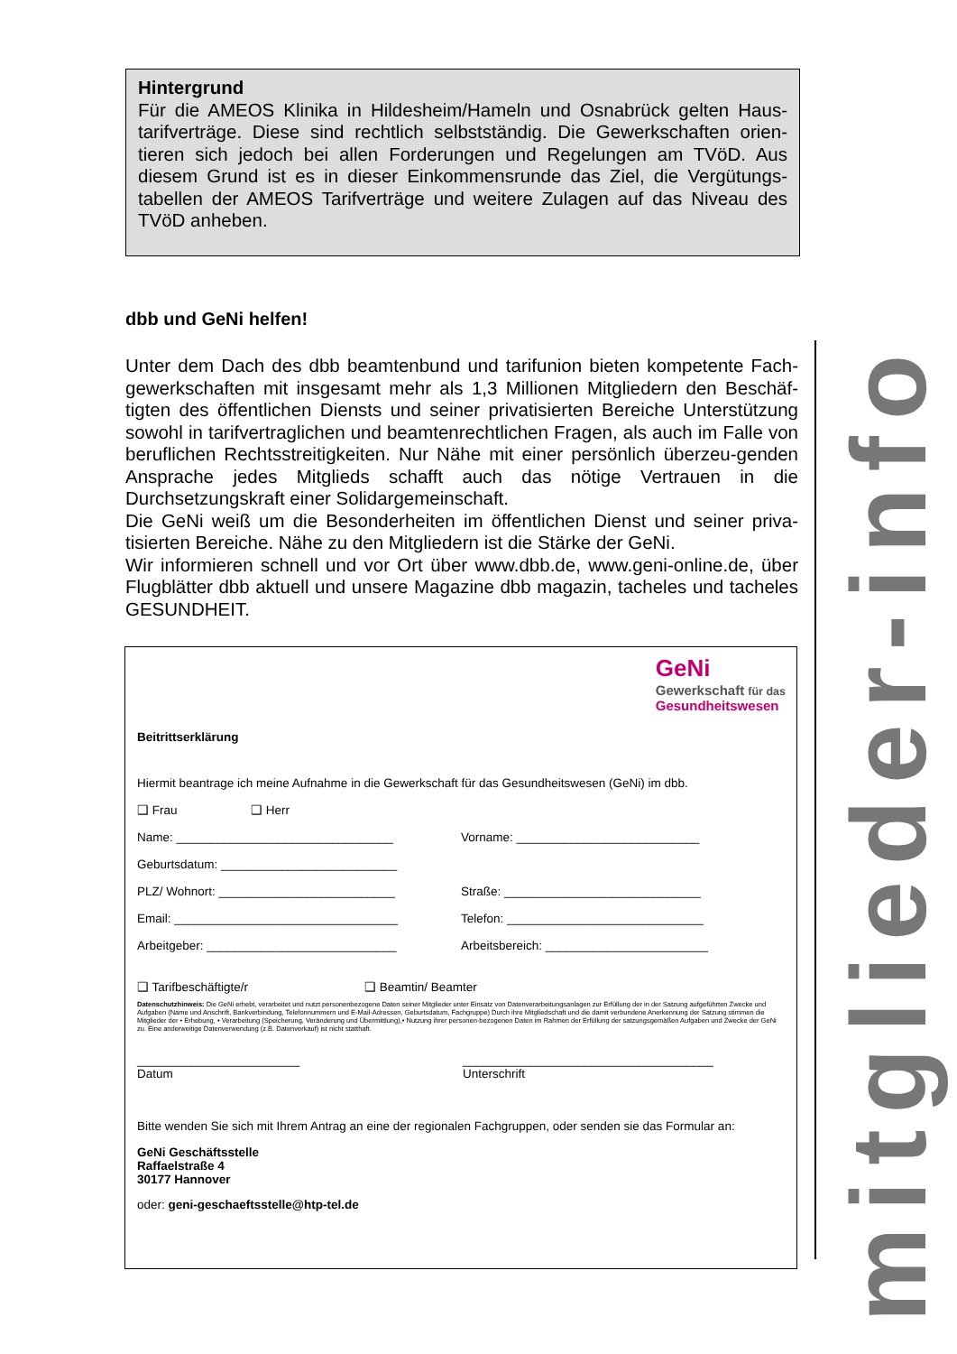Hintergrund
Für die AMEOS Klinika in Hildesheim/Hameln und Osnabrück gelten Haus-tarifverträge. Diese sind rechtlich selbstständig. Die Gewerkschaften orien-tieren sich jedoch bei allen Forderungen und Regelungen am TVöD. Aus diesem Grund ist es in dieser Einkommensrunde das Ziel, die Vergütungs-tabellen der AMEOS Tarifverträge und weitere Zulagen auf das Niveau des TVöD anheben.
dbb und GeNi helfen!
Unter dem Dach des dbb beamtenbund und tarifunion bieten kompetente Fach-gewerkschaften mit insgesamt mehr als 1,3 Millionen Mitgliedern den Beschäf-tigten des öffentlichen Diensts und seiner privatisierten Bereiche Unterstützung sowohl in tarifvertraglichen und beamtenrechtlichen Fragen, als auch im Falle von beruflichen Rechtsstreitigkeiten. Nur Nähe mit einer persönlich überzeu-genden Ansprache jedes Mitglieds schafft auch das nötige Vertrauen in die Durchsetzungskraft einer Solidargemeinschaft.
Die GeNi weiß um die Besonderheiten im öffentlichen Dienst und seiner priva-tisierten Bereiche. Nähe zu den Mitgliedern ist die Stärke der GeNi.
Wir informieren schnell und vor Ort über www.dbb.de, www.geni-online.de, über Flugblätter dbb aktuell und unsere Magazine dbb magazin, tacheles und tacheles GESUNDHEIT.
GeNi
Gewerkschaft für das
Gesundheitswesen
Beitrittserklärung
Hiermit beantrage ich meine Aufnahme in die Gewerkschaft für das Gesundheitswesen (GeNi) im dbb.
❑ Frau ❑ Herr
Name: ________________________________ Vorname: ___________________________
Geburtsdatum: __________________________
PLZ/ Wohnort: __________________________ Straße: _____________________________
Email: _________________________________ Telefon: _____________________________
Arbeitgeber: ____________________________ Arbeitsbereich: ________________________
❑ Tarifbeschäftigte/r ❑ Beamtin/ Beamter
Datenschutzhinweis: Die GeNi erhebt, verarbeitet und nutzt personenbezogene Daten seiner Mitglieder unter Einsatz von Datenverarbeitungsanlagen zur Erfüllung der in der Satzung aufgeführten Zwecke und Aufgaben (Name und Anschrift, Bankverbindung, Telefonnummern und E-Mail-Adressen, Geburtsdatum, Fachgruppe) Durch ihre Mitgliedschaft und die damit verbundene Anerkennung der Satzung stimmen die Mitglieder der • Erhebung, • Verarbeitung (Speicherung, Veränderung und Übermittlung),• Nutzung ihrer personen-bezogenen Daten im Rahmen der Erfüllung der satzungsgemäßen Aufgaben und Zwecke der GeNi zu. Eine anderweitige Datenverwendung (z.B. Datenverkauf) ist nicht statthaft.
________________________
Datum
_____________________________________
Unterschrift
Bitte wenden Sie sich mit Ihrem Antrag an eine der regionalen Fachgruppen, oder senden sie das Formular an:
GeNi Geschäftsstelle
Raffaelstraße 4
30177 Hannover
oder: geni-geschaeftsstelle@htp-tel.de
mitglieder-info